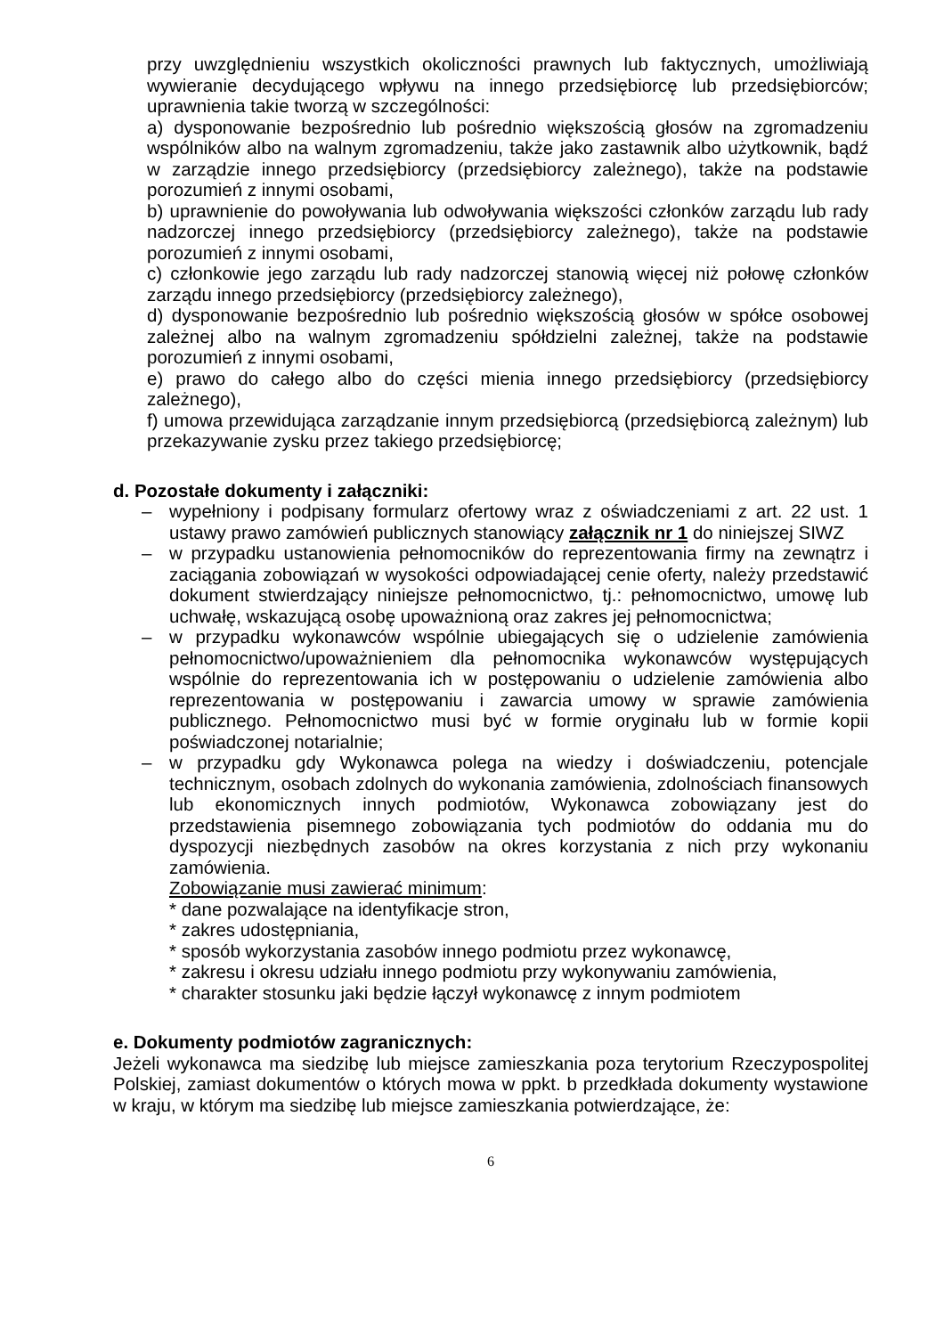przy uwzględnieniu wszystkich okoliczności prawnych lub faktycznych, umożliwiają wywieranie decydującego wpływu na innego przedsiębiorcę lub przedsiębiorców; uprawnienia takie tworzą w szczególności:
a) dysponowanie bezpośrednio lub pośrednio większością głosów na zgromadzeniu wspólników albo na walnym zgromadzeniu, także jako zastawnik albo użytkownik, bądź w zarządzie innego przedsiębiorcy (przedsiębiorcy zależnego), także na podstawie porozumień z innymi osobami,
b) uprawnienie do powoływania lub odwoływania większości członków zarządu lub rady nadzorczej innego przedsiębiorcy (przedsiębiorcy zależnego), także na podstawie porozumień z innymi osobami,
c) członkowie jego zarządu lub rady nadzorczej stanowią więcej niż połowę członków zarządu innego przedsiębiorcy (przedsiębiorcy zależnego),
d) dysponowanie bezpośrednio lub pośrednio większością głosów w spółce osobowej zależnej albo na walnym zgromadzeniu spółdzielni zależnej, także na podstawie porozumień z innymi osobami,
e) prawo do całego albo do części mienia innego przedsiębiorcy (przedsiębiorcy zależnego),
f) umowa przewidująca zarządzanie innym przedsiębiorcą (przedsiębiorcą zależnym) lub przekazywanie zysku przez takiego przedsiębiorcę;
d. Pozostałe dokumenty i załączniki:
– wypełniony i podpisany formularz ofertowy wraz z oświadczeniami z art. 22 ust. 1 ustawy prawo zamówień publicznych stanowiący załącznik nr 1 do niniejszej SIWZ
– w przypadku ustanowienia pełnomocników do reprezentowania firmy na zewnątrz i zaciągania zobowiązań w wysokości odpowiadającej cenie oferty, należy przedstawić dokument stwierdzający niniejsze pełnomocnictwo, tj.: pełnomocnictwo, umowę lub uchwałę, wskazującą osobę upoważnioną oraz zakres jej pełnomocnictwa;
– w przypadku wykonawców wspólnie ubiegających się o udzielenie zamówienia pełnomocnictwo/upoważnieniem dla pełnomocnika wykonawców występujących wspólnie do reprezentowania ich w postępowaniu o udzielenie zamówienia albo reprezentowania w postępowaniu i zawarcia umowy w sprawie zamówienia publicznego. Pełnomocnictwo musi być w formie oryginału lub w formie kopii poświadczonej notarialnie;
– w przypadku gdy Wykonawca polega na wiedzy i doświadczeniu, potencjale technicznym, osobach zdolnych do wykonania zamówienia, zdolnościach finansowych lub ekonomicznych innych podmiotów, Wykonawca zobowiązany jest do przedstawienia pisemnego zobowiązania tych podmiotów do oddania mu do dyspozycji niezbędnych zasobów na okres korzystania z nich przy wykonaniu zamówienia.
Zobowiązanie musi zawierać minimum:
* dane pozwalające na identyfikacje stron,
* zakres udostępniania,
* sposób wykorzystania zasobów innego podmiotu przez wykonawcę,
* zakresu i okresu udziału innego podmiotu przy wykonywaniu zamówienia,
* charakter stosunku jaki będzie łączył wykonawcę z innym podmiotem
e. Dokumenty podmiotów zagranicznych:
Jeżeli wykonawca ma siedzibę lub miejsce zamieszkania poza terytorium Rzeczypospolitej Polskiej, zamiast dokumentów o których mowa w ppkt. b przedkłada dokumenty wystawione w kraju, w którym ma siedzibę lub miejsce zamieszkania potwierdzające, że:
6